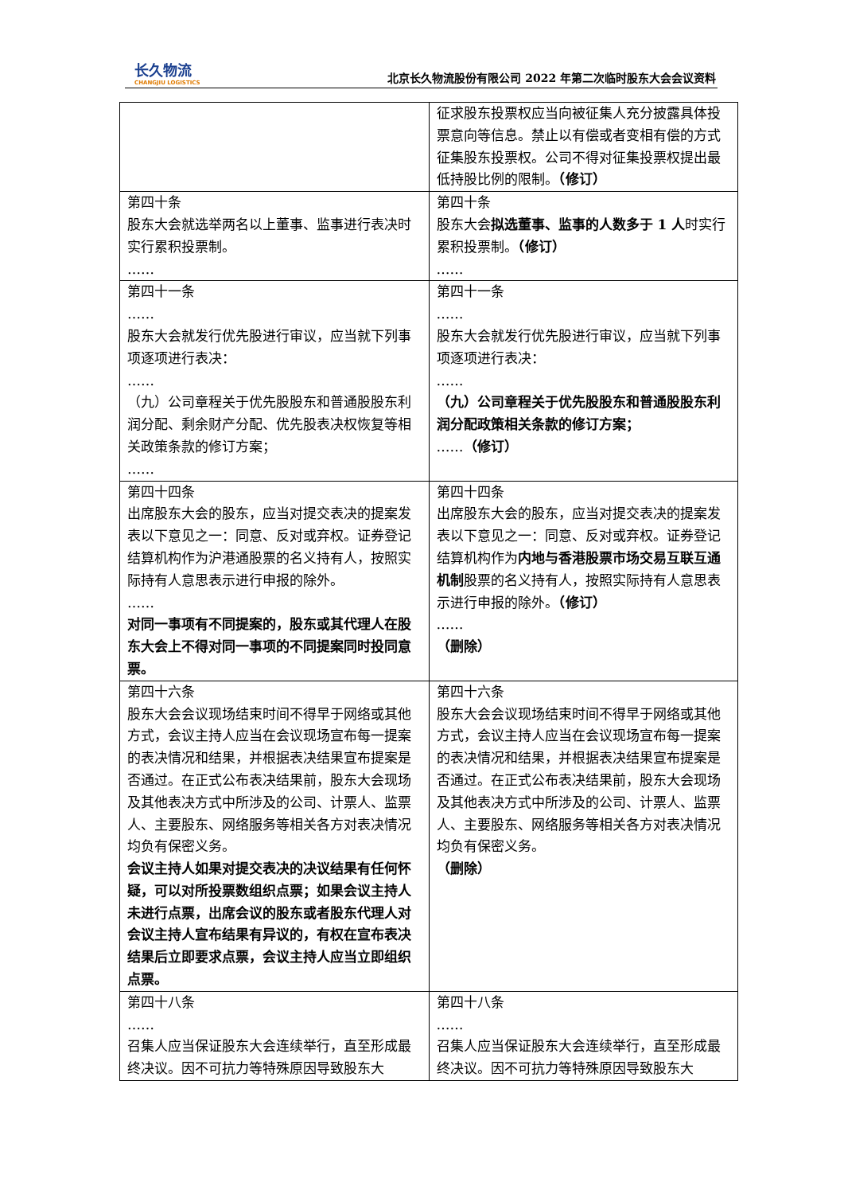长久物流
CHANGJIU LOGISTICS
北京长久物流股份有限公司 2022 年第二次临时股东大会会议资料
| | 征求股东投票权应当向被征集人充分披露具体投票意向等信息。禁止以有偿或者变相有偿的方式征集股东投票权。公司不得对征集投票权提出最低持股比例的限制。 （修订） |
| 第四十条 股东大会就选举两名以上董事、监事进行表决时实行累积投票制。 …… | 第四十条 股东大会 拟选董事、监事的人数多于 1 人 时实行累积投票制。 （修订） …… |
| 第四十一条 …… 股东大会就发行优先股进行审议，应当就下列事项逐项进行表决： …… （九）公司章程关于优先股股东和普通股股东利润分配、剩余财产分配、优先股表决权恢复等相关政策条款的修订方案； …… | 第四十一条 …… 股东大会就发行优先股进行审议，应当就下列事项逐项进行表决： …… （九）公司章程关于优先股股东和普通股股东利润分配政策相关条款的修订方案； …… （修订） |
| 第四十四条 出席股东大会的股东，应当对提交表决的提案发表以下意见之一：同意、反对或弃权。证券登记结算机构作为沪港通股票的名义持有人，按照实际持有人意思表示进行申报的除外。 …… 对同一事项有不同提案的，股东或其代理人在股东大会上不得对同一事项的不同提案同时投同意票。 | 第四十四条 出席股东大会的股东，应当对提交表决的提案发表以下意见之一：同意、反对或弃权。证券登记结算机构作为 内地与香港股票市场交易互联互通机制 股票的名义持有人，按照实际持有人意思表示进行申报的除外。 （修订） …… （删除） |
| 第四十六条 股东大会会议现场结束时间不得早于网络或其他方式，会议主持人应当在会议现场宣布每一提案的表决情况和结果，并根据表决结果宣布提案是否通过。在正式公布表决结果前，股东大会现场及其他表决方式中所涉及的公司、计票人、监票人、主要股东、网络服务等相关各方对表决情况均负有保密义务。 会议主持人如果对提交表决的决议结果有任何怀疑，可以对所投票数组织点票；如果会议主持人未进行点票，出席会议的股东或者股东代理人对会议主持人宣布结果有异议的，有权在宣布表决结果后立即要求点票，会议主持人应当立即组织点票。 | 第四十六条 股东大会会议现场结束时间不得早于网络或其他方式，会议主持人应当在会议现场宣布每一提案的表决情况和结果，并根据表决结果宣布提案是否通过。在正式公布表决结果前，股东大会现场及其他表决方式中所涉及的公司、计票人、监票人、主要股东、网络服务等相关各方对表决情况均负有保密义务。 （删除） |
| 第四十八条 …… 召集人应当保证股东大会连续举行，直至形成最终决议。因不可抗力等特殊原因导致股东大 | 第四十八条 …… 召集人应当保证股东大会连续举行，直至形成最终决议。因不可抗力等特殊原因导致股东大 |